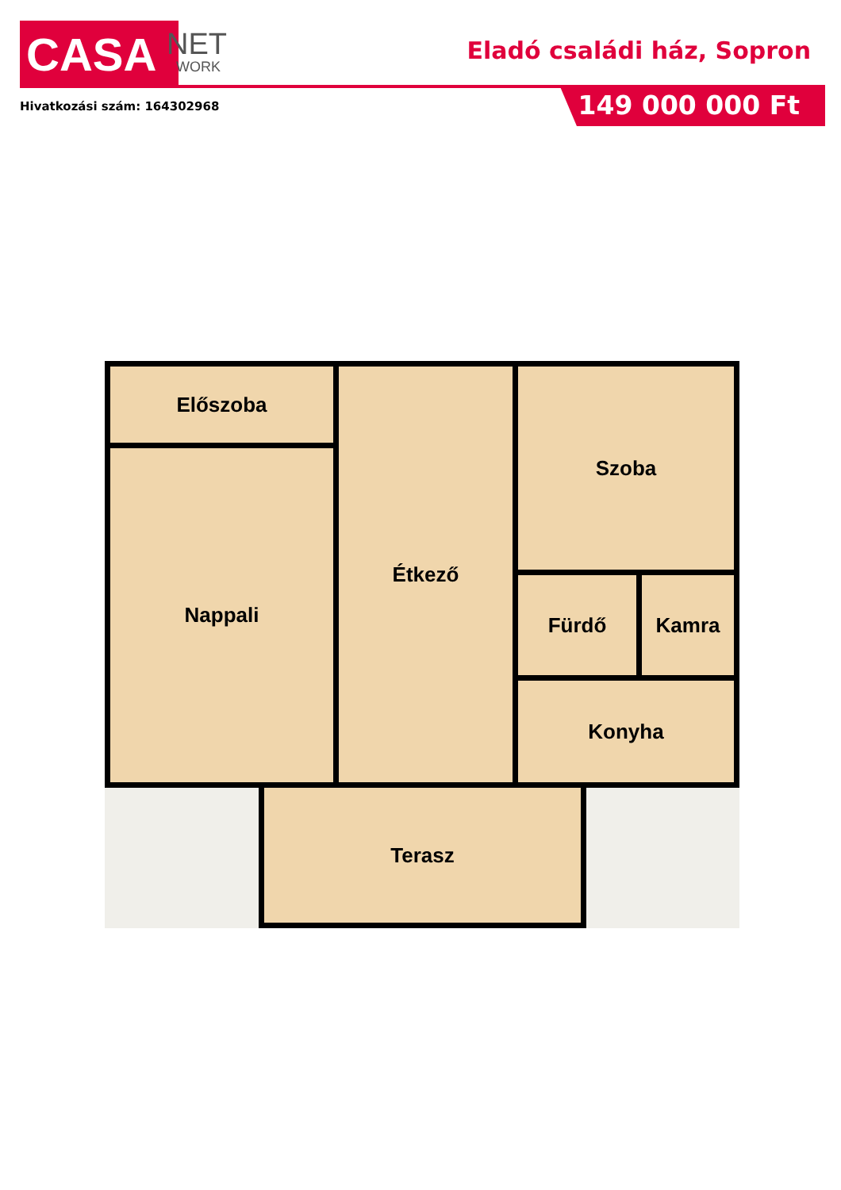CASA NET
WORK
Eladó családi ház, Sopron
Hivatkozási szám: 164302968 149 000 000 Ft
Előszoba
Nappali
Étkező Szoba
Fürdő Kamra
Konyha
Terasz